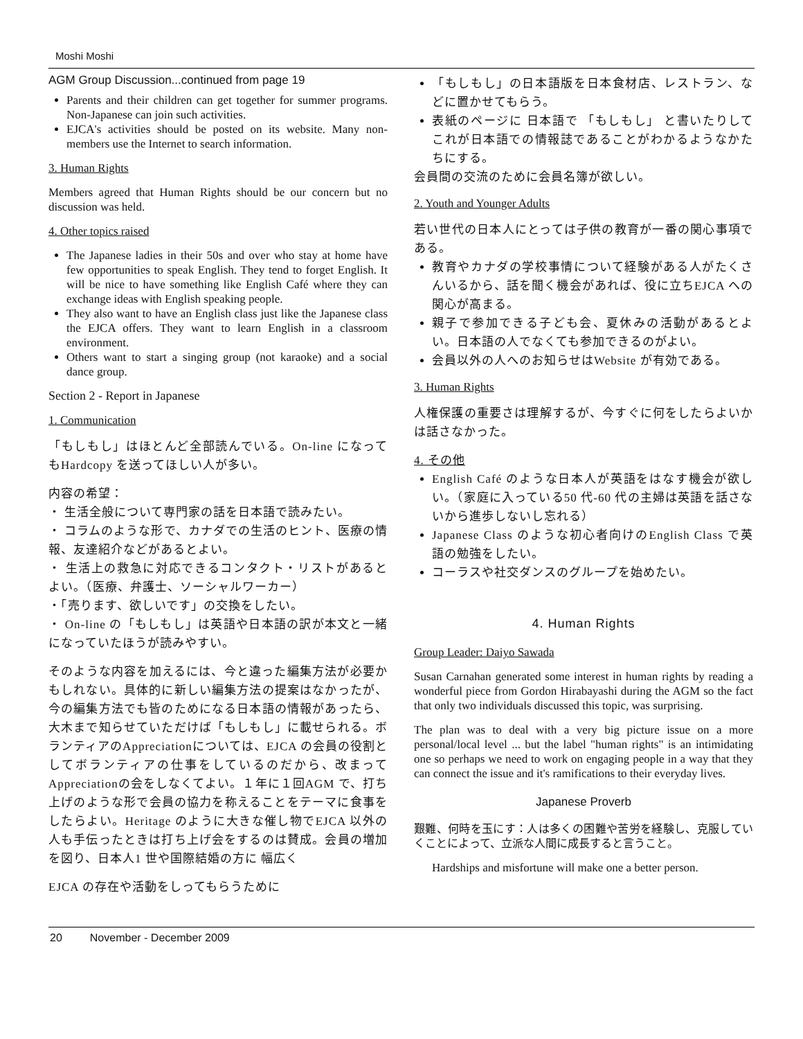Moshi Moshi
AGM Group Discussion...continued from page 19
Parents and their children can get together for summer programs. Non-Japanese can join such activities.
EJCA's activities should be posted on its website. Many non-members use the Internet to search information.
3. Human Rights
Members agreed that Human Rights should be our concern but no discussion was held.
4. Other topics raised
The Japanese ladies in their 50s and over who stay at home have few opportunities to speak English. They tend to forget English. It will be nice to have something like English Café where they can exchange ideas with English speaking people.
They also want to have an English class just like the Japanese class the EJCA offers. They want to learn English in a classroom environment.
Others want to start a singing group (not karaoke) and a social dance group.
Section 2 - Report in Japanese
1. Communication
「もしもし」はほとんど全部読んでいる。On-line になってもHardcopy を送ってほしい人が多い。
内容の希望：
・ 生活全般について専門家の話を日本語で読みたい。
・ コラムのような形で、カナダでの生活のヒント、医療の情報、友達紹介などがあるとよい。
・ 生活上の救急に対応できるコンタクト・リストがあるとよい。（医療、弁護士、ソーシャルワーカー）
・「売ります、欲しいです」の交換をしたい。
・ On-line の「もしもし」は英語や日本語の訳が本文と一緒になっていたほうが読みやすい。
そのような内容を加えるには、今と違った編集方法が必要かもしれない。具体的に新しい編集方法の提案はなかったが、今の編集方法でも皆のためになる日本語の情報があったら、大木まで知らせていただけば「もしもし」に載せられる。ボランティアのAppreciationについては、EJCA の会員の役割としてボランティアの仕事をしているのだから、改まってAppreciationの会をしなくてよい。１年に１回AGM で、打ち上げのような形で会員の協力を称えることをテーマに食事をしたらよい。Heritage のように大きな催し物でEJCA 以外の人も手伝ったときは打ち上げ会をするのは賛成。会員の増加を図り、日本人1 世や国際結婚の方に 幅広く
EJCA の存在や活動をしってもらうために
「もしもし」の日本語版を日本食材店、レストラン、などに置かせてもらう。
表紙のページに 日本語で 「もしもし」 と書いたりしてこれが日本語での情報誌であることがわかるようなかたちにする。
会員間の交流のために会員名簿が欲しい。
2. Youth and Younger Adults
若い世代の日本人にとっては子供の教育が一番の関心事項である。
教育やカナダの学校事情について経験がある人がたくさんいるから、話を聞く機会があれば、役に立ちEJCA への関心が高まる。
親子で参加できる子ども会、夏休みの活動があるとよい。日本語の人でなくても参加できるのがよい。
会員以外の人へのお知らせはWebsite が有効である。
3. Human Rights
人権保護の重要さは理解するが、今すぐに何をしたらよいかは話さなかった。
4. その他
English Café のような日本人が英語をはなす機会が欲しい。（家庭に入っている50 代-60 代の主婦は英語を話さないから進歩しないし忘れる）
Japanese Class のような初心者向けのEnglish Class で英語の勉強をしたい。
コーラスや社交ダンスのグループを始めたい。
4. Human Rights
Group Leader: Daiyo Sawada
Susan Carnahan generated some interest in human rights by reading a wonderful piece from Gordon Hirabayashi during the AGM so the fact that only two individuals discussed this topic, was surprising.
The plan was to deal with a very big picture issue on a more personal/local level ... but the label "human rights" is an intimidating one so perhaps we need to work on engaging people in a way that they can connect the issue and it's ramifications to their everyday lives.
Japanese Proverb
艱難、何時を玉にす：人は多くの困難や苦労を経験し、克服していくことによって、立派な人間に成長すると言うこと。
Hardships and misfortune will make one a better person.
20 November - December 2009